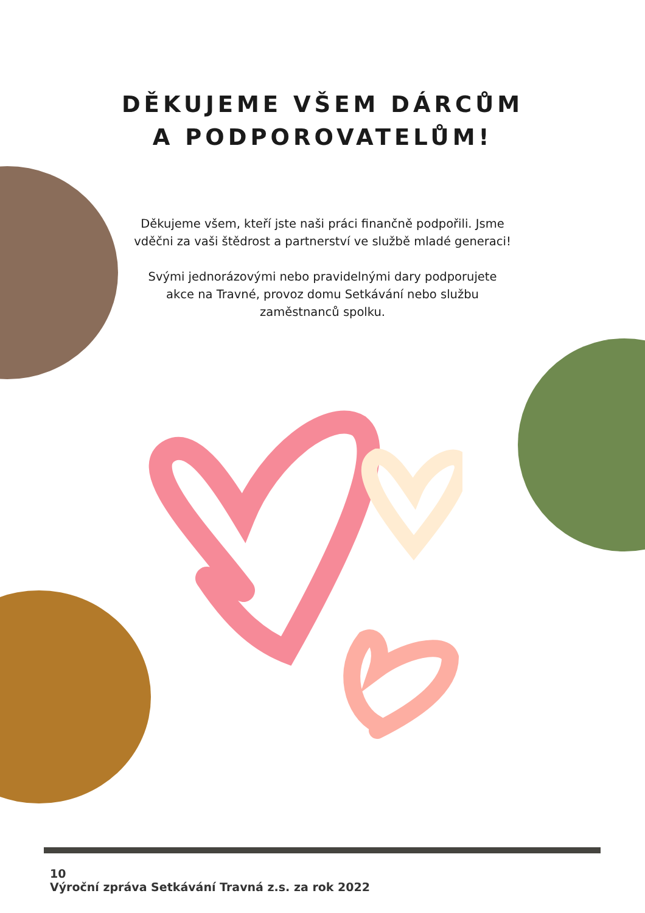DĚKUJEME VŠEM DÁRCŮM
A PODPOROVATELŮM!
Děkujeme všem, kteří jste naši práci finančně podpořili. Jsme vděčni za vaši štědrost a partnerství ve službě mladé generaci!
Svými jednorázovými nebo pravidelnými dary podporujete akce na Travné, provoz domu Setkávání nebo službu zaměstnanců spolku.
10 Výroční zpráva Setkávání Travná z.s. za rok 2022